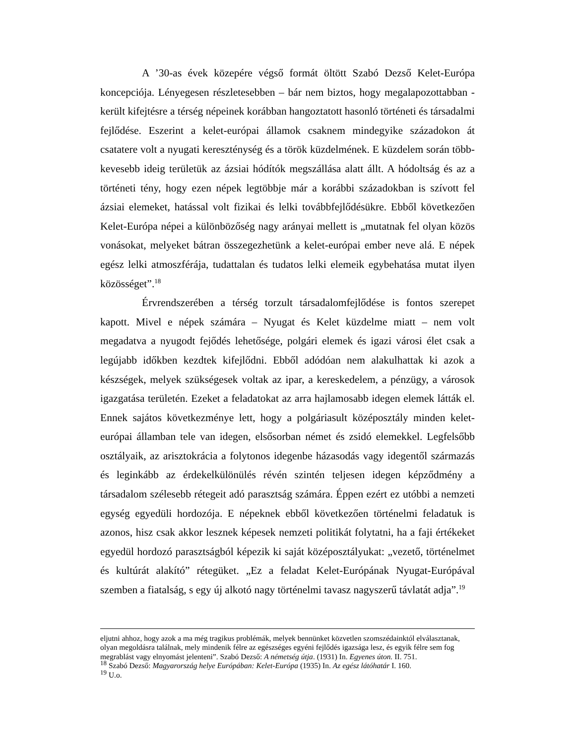A ’30-as évek közepére végső formát öltött Szabó Dezső Kelet-Európa koncepciója. Lényegesen részletesebben – bár nem biztos, hogy megalapozottabban - került kifejtésre a térség népeinek korábban hangoztatott hasonló történeti és társadalmi fejlődése. Eszerint a kelet-európai államok csaknem mindegyike századokon át csatatere volt a nyugati kereszténység és a török küzdelmének. E küzdelem során több-kevesebb ideig területük az ázsiai hódítók megszállása alatt állt. A hódoltság és az a történeti tény, hogy ezen népek legtöbbje már a korábbi századokban is szívott fel ázsiai elemeket, hatással volt fizikai és lelki továbbfejlődésükre. Ebből következően Kelet-Európa népei a különbözőség nagy arányai mellett is „mutatnak fel olyan közös vonásokat, melyeket bátran összegezhetünk a kelet-európai ember neve alá. E népek egész lelki atmoszférája, tudattalan és tudatos lelki elemeik egybehatása mutat ilyen közösséget”.<sup>18</sup>
Érvrendszerében a térség torzult társadalomfejlődése is fontos szerepet kapott. Mivel e népek számára – Nyugat és Kelet küzdelme miatt – nem volt megadatva a nyugodt fejődés lehetősége, polgári elemek és igazi városi élet csak a legújabb időkben kezdtek kifejlődni. Ebből adódóan nem alakulhattak ki azok a készségek, melyek szükségesek voltak az ipar, a kereskedelem, a pénzügy, a városok igazgatása területén. Ezeket a feladatokat az arra hajlamosabb idegen elemek látták el. Ennek sajátos következménye lett, hogy a polgáriasult középosztály minden kelet-európai államban tele van idegen, elsősorban német és zsidó elemekkel. Legfelsőbb osztályaik, az arisztokrácia a folytonos idegenbe házasodás vagy idegentől származás és leginkább az érdekelkülönülés révén szintén teljesen idegen képződmény a társadalom szélesebb rétegeit adó parasztság számára. Éppen ezért ez utóbbi a nemzeti egység egyedüli hordozója. E népeknek ebből következően történelmi feladatuk is azonos, hisz csak akkor lesznek képesek nemzeti politikát folytatni, ha a faji értékeket egyedül hordozó parasztságból képezik ki saját középosztályukat: „vezető, történelmet és kultúrát alakító” rétegüket. „Ez a feladat Kelet-Európának Nyugat-Európával szemben a fiatalság, s egy új alkotó nagy történelmi tavasz nagyszerű távlatát adja”.<sup>19</sup>
eljutni ahhoz, hogy azok a ma még tragikus problémák, melyek bennünket közvetlen szomszédainktól elválasztanak, olyan megoldásra találnak, mely mindenik félre az egészséges egyéni fejlődés igazsága lesz, és egyik félre sem fog megrablást vagy elnyomást jelenteni”. Szabó Dezső: A németség útja. (1931) In. Egyenes úton. II. 751.
<sup>18</sup> Szabó Dezső: Magyarország helye Európában: Kelet-Európa (1935) In. Az egész látóhatár I. 160.
<sup>19</sup> U.o.